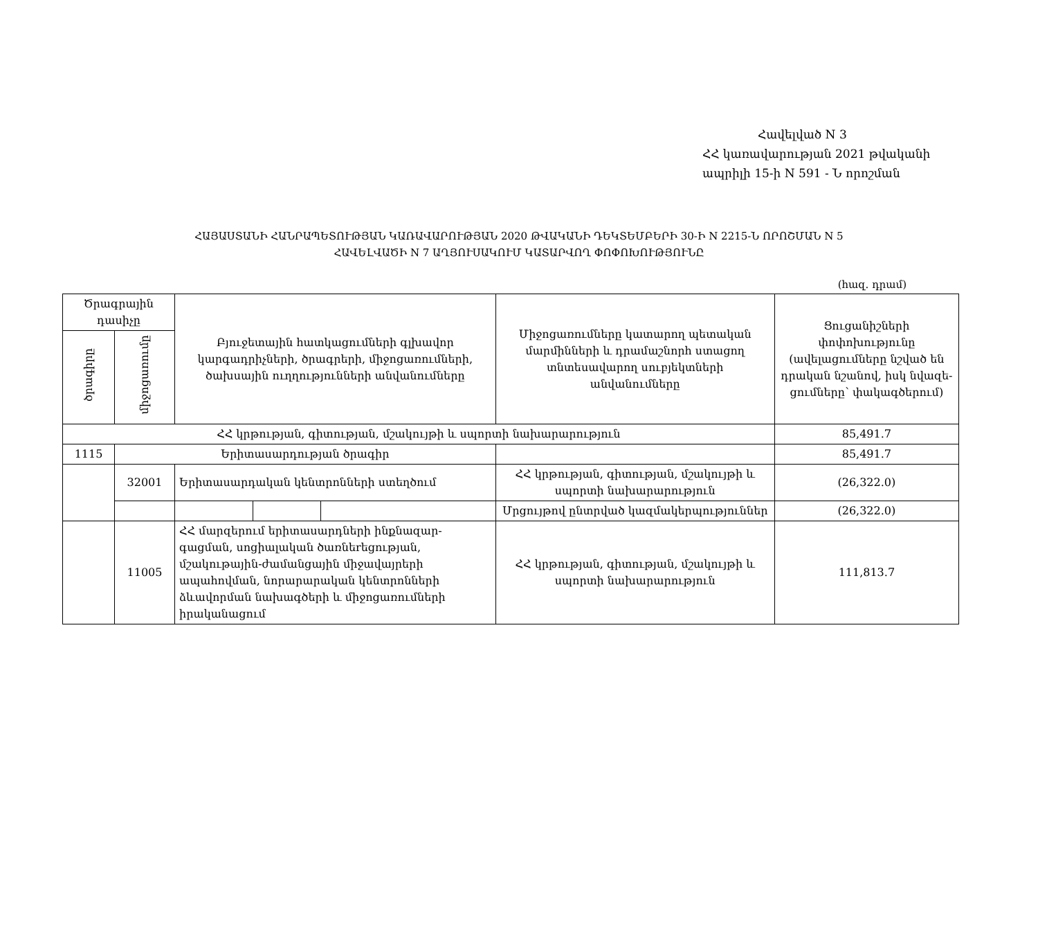Հավելված N 3
ՀՀ կառավարության 2021 թվականի
ապրիլի 15-ի N 591 - Ն որոշման
ՀԱՅԱՍՏԱՆԻ ՀԱՆՐԱՊԵՏՈՒԹՅԱՆ ԿԱՌԱՎԱՐՈՒԹՅԱՆ 2020 ԹՎԱԿԱՆԻ ԴԵԿՏԵՄԲԵՐԻ 30-Ի N 2215-Ն ՈՐՈՇՄԱՆ N 5
ՀԱՎԵԼՎԱԾԻ N 7 ԱՂՅՈՒՍԱԿՈՒՄ ԿԱՏԱՐՎՈՂ ՓՈՓՈԽՈՒԹՅՈՒՆԸ
(հազ. դրամ)
| Ծրագրային դասիչը | | Բյուջետային հատկացումների գլխավոր կարգադրիչների, ծրագրերի, միջոցառումների, ծախսային ուղղությունների անվանումները | | | Միջոցառումները կատարող պետական մարմինների և դրամաշնորհ ստացող տնտեսավարող սուբյեկտների անվանումները | Ցուցանիշների փոփոխությունը (ավելացումները նշված են դրական նշանով, իսկ նվազե-ցումները՝ փակագծերում) |
| --- | --- | --- | --- | --- | --- | --- |
| ծրագիրը | միջոցառումը | | | | | |
| ՀՀ կրթության, գիտության, մշակույթի և սպորտի նախարարություն | | | | | | 85,491.7 |
| 1115 | Երիտասարդության ծրագիր | | | | | 85,491.7 |
| | 32001 | Երիտասարդական կենտրոնների ստեղծում | | | ՀՀ կրթության, գիտության, մշակույթի և սպորտի նախարարություն | (26,322.0) |
| | | | | | Մրցույթով ընտրված կազմակերպություններ | (26,322.0) |
| | 11005 | ՀՀ մարզերում երիտասարդների ինքնազար-գացման, սոցիալական ծառնեrեցության, մշակութային-ժամանցային միջավայրերի ապահովման, նորարարական կենտրոնների ձևավորման նախագծերի և միջոցառումների իրականացում | | | ՀՀ կրթության, գիտության, մշակույթի և սպորտի նախարարություն | 111,813.7 |